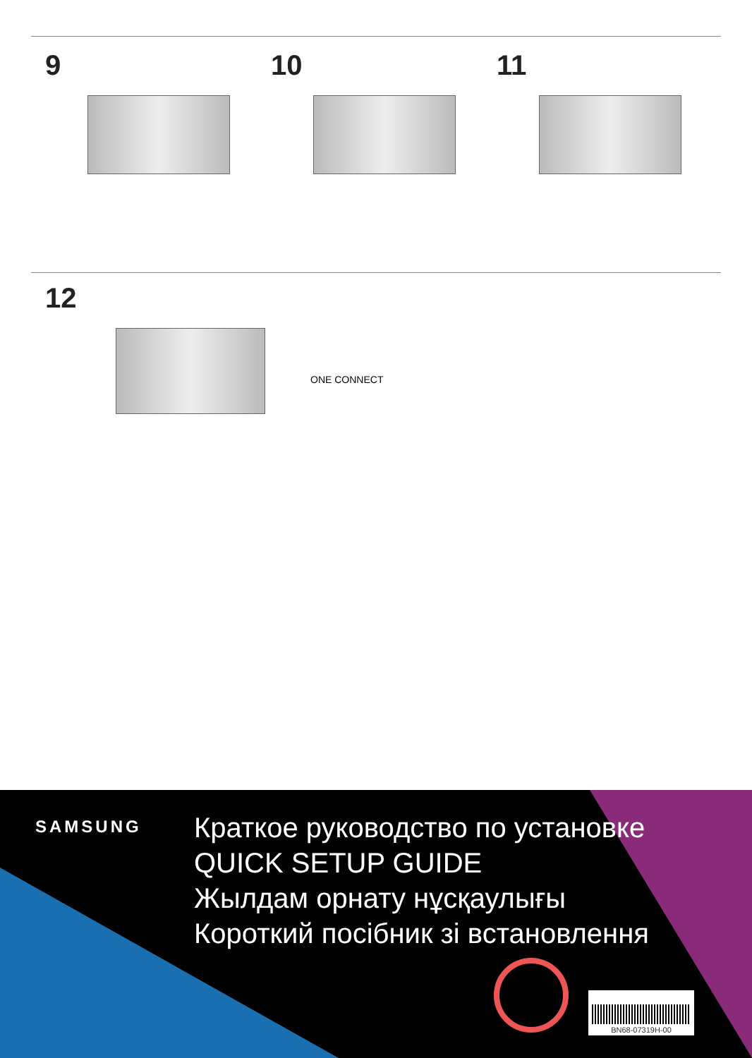9 10 11
12
ONE CONNECT
SAMSUNG
Краткое руководство по установке
QUICK SETUP GUIDE
Жылдам орнату нұсқаулығы
Короткий посібник зі встановлення
BN68-07319H-00